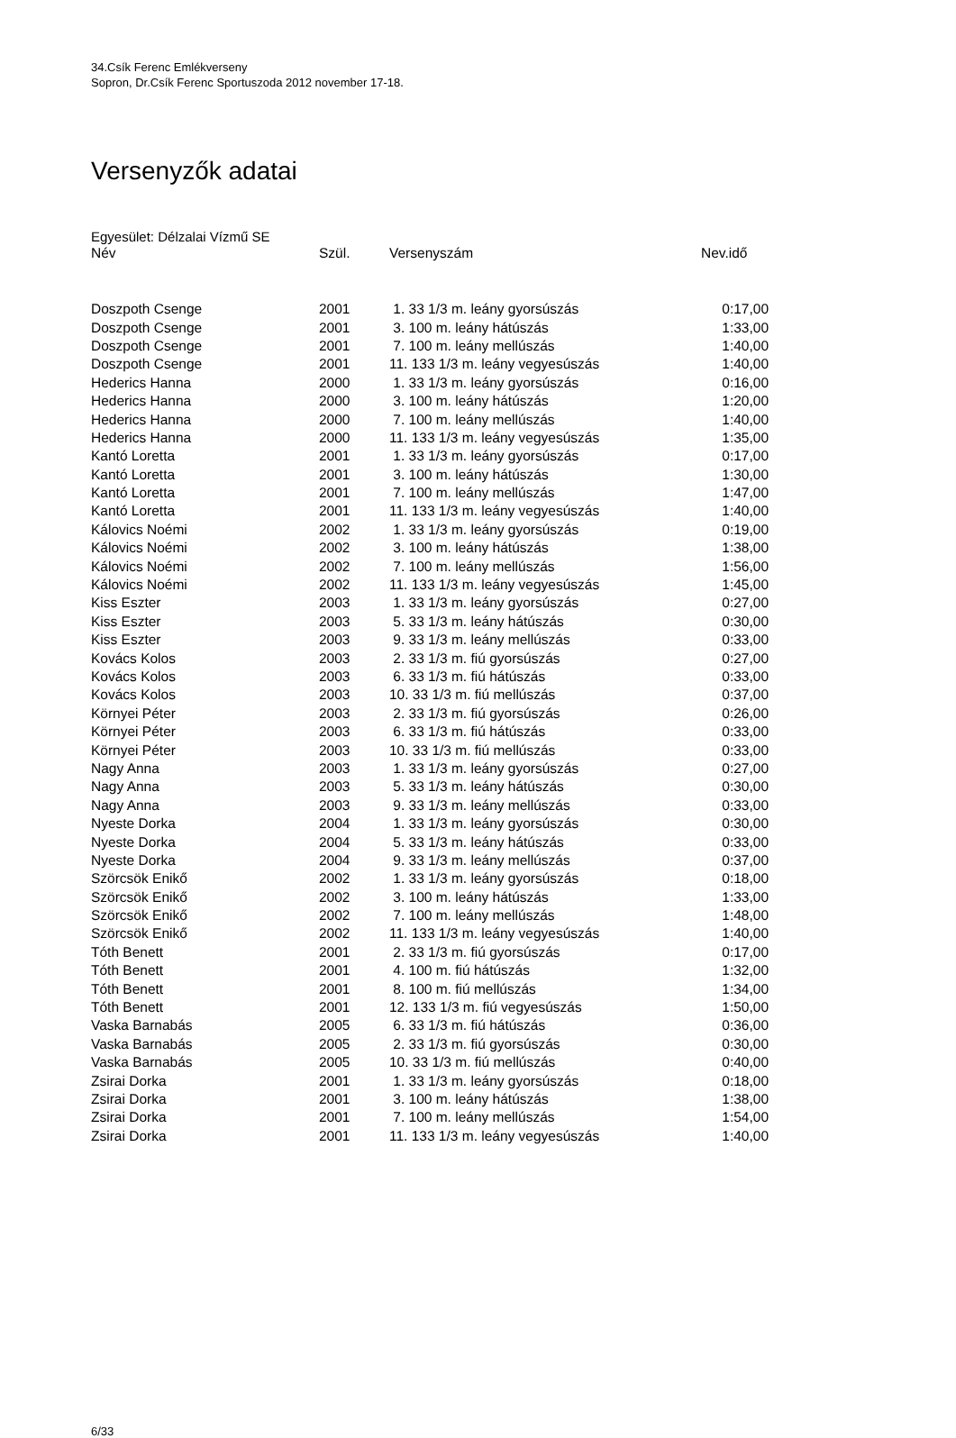34.Csík Ferenc Emlékverseny
Sopron, Dr.Csík Ferenc Sportuszoda 2012 november 17-18.
Versenyzők adatai
Egyesület: Délzalai Vízmű SE
| Név | Szül. | Versenyszám | Nev.idő |
| --- | --- | --- | --- |
| Doszpoth Csenge | 2001 | 1. 33 1/3 m. leány gyorsúszás | 0:17,00 |
| Doszpoth Csenge | 2001 | 3. 100 m. leány hátúszás | 1:33,00 |
| Doszpoth Csenge | 2001 | 7. 100 m. leány mellúszás | 1:40,00 |
| Doszpoth Csenge | 2001 | 11. 133 1/3 m. leány vegyesúszás | 1:40,00 |
| Hederics Hanna | 2000 | 1. 33 1/3 m. leány gyorsúszás | 0:16,00 |
| Hederics Hanna | 2000 | 3. 100 m. leány hátúszás | 1:20,00 |
| Hederics Hanna | 2000 | 7. 100 m. leány mellúszás | 1:40,00 |
| Hederics Hanna | 2000 | 11. 133 1/3 m. leány vegyesúszás | 1:35,00 |
| Kantó Loretta | 2001 | 1. 33 1/3 m. leány gyorsúszás | 0:17,00 |
| Kantó Loretta | 2001 | 3. 100 m. leány hátúszás | 1:30,00 |
| Kantó Loretta | 2001 | 7. 100 m. leány mellúszás | 1:47,00 |
| Kantó Loretta | 2001 | 11. 133 1/3 m. leány vegyesúszás | 1:40,00 |
| Kálovics Noémi | 2002 | 1. 33 1/3 m. leány gyorsúszás | 0:19,00 |
| Kálovics Noémi | 2002 | 3. 100 m. leány hátúszás | 1:38,00 |
| Kálovics Noémi | 2002 | 7. 100 m. leány mellúszás | 1:56,00 |
| Kálovics Noémi | 2002 | 11. 133 1/3 m. leány vegyesúszás | 1:45,00 |
| Kiss Eszter | 2003 | 1. 33 1/3 m. leány gyorsúszás | 0:27,00 |
| Kiss Eszter | 2003 | 5. 33 1/3 m. leány hátúszás | 0:30,00 |
| Kiss Eszter | 2003 | 9. 33 1/3 m. leány mellúszás | 0:33,00 |
| Kovács Kolos | 2003 | 2. 33 1/3 m. fiú gyorsúszás | 0:27,00 |
| Kovács Kolos | 2003 | 6. 33 1/3 m. fiú hátúszás | 0:33,00 |
| Kovács Kolos | 2003 | 10. 33 1/3 m. fiú mellúszás | 0:37,00 |
| Környei Péter | 2003 | 2. 33 1/3 m. fiú gyorsúszás | 0:26,00 |
| Környei Péter | 2003 | 6. 33 1/3 m. fiú hátúszás | 0:33,00 |
| Környei Péter | 2003 | 10. 33 1/3 m. fiú mellúszás | 0:33,00 |
| Nagy Anna | 2003 | 1. 33 1/3 m. leány gyorsúszás | 0:27,00 |
| Nagy Anna | 2003 | 5. 33 1/3 m. leány hátúszás | 0:30,00 |
| Nagy Anna | 2003 | 9. 33 1/3 m. leány mellúszás | 0:33,00 |
| Nyeste Dorka | 2004 | 1. 33 1/3 m. leány gyorsúszás | 0:30,00 |
| Nyeste Dorka | 2004 | 5. 33 1/3 m. leány hátúszás | 0:33,00 |
| Nyeste Dorka | 2004 | 9. 33 1/3 m. leány mellúszás | 0:37,00 |
| Szörcsök Enikő | 2002 | 1. 33 1/3 m. leány gyorsúszás | 0:18,00 |
| Szörcsök Enikő | 2002 | 3. 100 m. leány hátúszás | 1:33,00 |
| Szörcsök Enikő | 2002 | 7. 100 m. leány mellúszás | 1:48,00 |
| Szörcsök Enikő | 2002 | 11. 133 1/3 m. leány vegyesúszás | 1:40,00 |
| Tóth Benett | 2001 | 2. 33 1/3 m. fiú gyorsúszás | 0:17,00 |
| Tóth Benett | 2001 | 4. 100 m. fiú hátúszás | 1:32,00 |
| Tóth Benett | 2001 | 8. 100 m. fiú mellúszás | 1:34,00 |
| Tóth Benett | 2001 | 12. 133 1/3 m. fiú vegyesúszás | 1:50,00 |
| Vaska Barnabás | 2005 | 6. 33 1/3 m. fiú hátúszás | 0:36,00 |
| Vaska Barnabás | 2005 | 2. 33 1/3 m. fiú gyorsúszás | 0:30,00 |
| Vaska Barnabás | 2005 | 10. 33 1/3 m. fiú mellúszás | 0:40,00 |
| Zsirai Dorka | 2001 | 1. 33 1/3 m. leány gyorsúszás | 0:18,00 |
| Zsirai Dorka | 2001 | 3. 100 m. leány hátúszás | 1:38,00 |
| Zsirai Dorka | 2001 | 7. 100 m. leány mellúszás | 1:54,00 |
| Zsirai Dorka | 2001 | 11. 133 1/3 m. leány vegyesúszás | 1:40,00 |
6/33